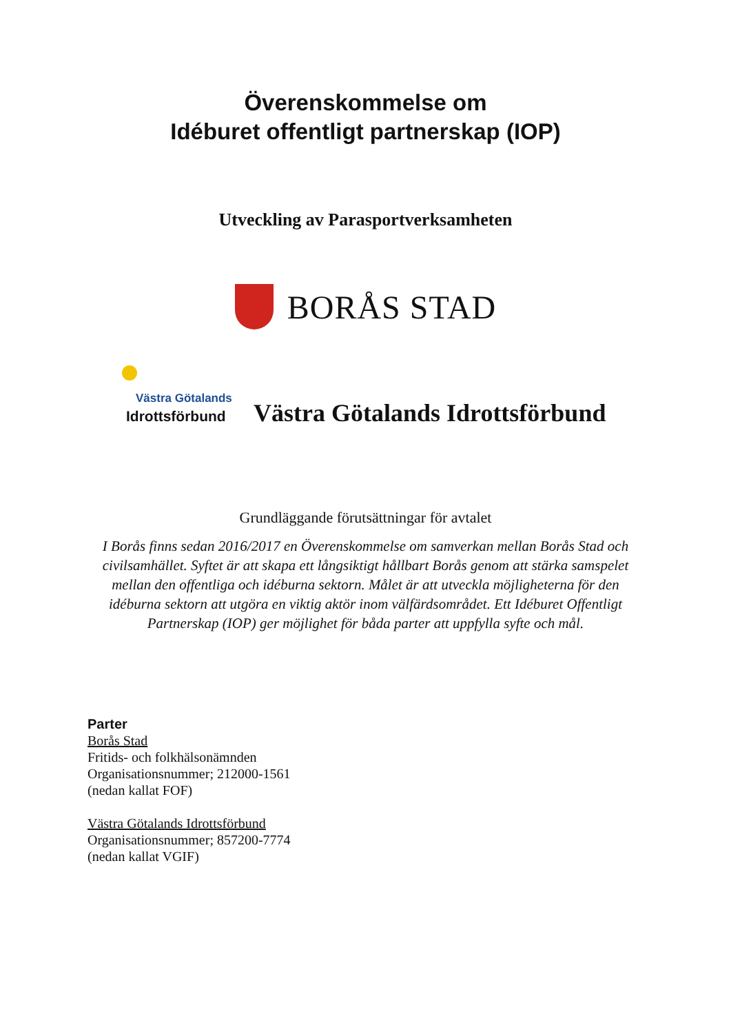Överenskommelse om
Idéburet offentligt partnerskap (IOP)
Utveckling av Parasportverksamheten
BORÅS STAD
Västra Götalands
Idrottsförbund
Västra Götalands Idrottsförbund
Grundläggande förutsättningar för avtalet
I Borås finns sedan 2016/2017 en Överenskommelse om samverkan mellan Borås Stad och civilsamhället. Syftet är att skapa ett långsiktigt hållbart Borås genom att stärka samspelet mellan den offentliga och idéburna sektorn. Målet är att utveckla möjligheterna för den idéburna sektorn att utgöra en viktig aktör inom välfärdsområdet. Ett Idéburet Offentligt Partnerskap (IOP) ger möjlighet för båda parter att uppfylla syfte och mål.
Parter
Borås Stad
Fritids- och folkhälsonämnden
Organisationsnummer; 212000-1561
(nedan kallat FOF)
Västra Götalands Idrottsförbund
Organisationsnummer; 857200-7774
(nedan kallat VGIF)